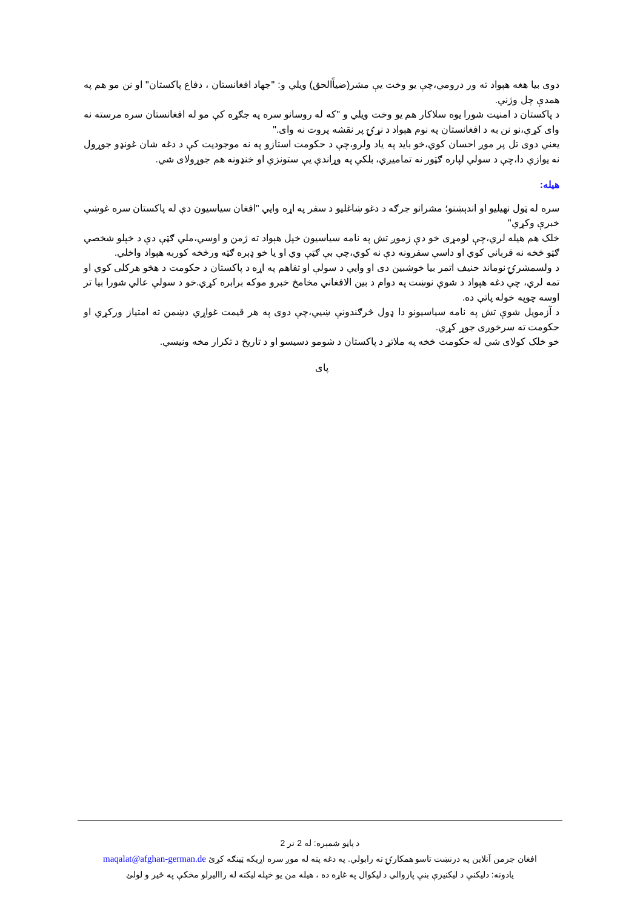دوی بیا هغه هېواد ته ور درومي،چې یو وخت یې مشر(ضیاًالحق) ویلي و: "جهاد افغانستان ، دفاع پاکستان" او نن مو هم په همدې چل وژني.
د پاکستان د امنیت شورا یوه سلاکار هم یو وخت ویلي و "که له روسانو سره په جګړه کې مو له افغانستان سره مرسته نه وای کړې،نو نن به د افغانستان په نوم هېواد د نړۍ پر نقشه پروت نه وای."
یعني دوی تل پر موږ احسان کوي،خو باید په یاد ولرو،چې د حکومت استازو په نه موجودیت کې د دغه شان غونډو جوړول نه یوازې دا،چې د سولې لپاره ګټور نه تمامیږي، بلکې په وړاندې یې ستونزې او خنډونه هم جوړولای شي.
هیله:
سره له ټول نهیلیو او اندېښنو؛ مشرانو جرګه د دغو ښاغلیو د سفر په اړه وایي "افغان سیاسیون دې له پاکستان سره غوښې خبرې وکړي"
خلک هم هیله لري،چې لومړی خو دې زموږ تش په نامه سیاسیون خپل هېواد ته ژمن و اوسي،ملي ګټې دې د خپلو شخصي ګټو څخه نه قرباني کوي او داسې سفرونه دې نه کوي،چې بې ګټې وي او یا خو ډېره ګټه ورڅخه کوربه هېواد واخلي.
د ولسمشرۍ نوماند حنیف اتمر بیا خوشبین دی او وایي د سولې او تفاهم په اړه د پاکستان د حکومت د هڅو هرکلی کوي او تمه لري، چې دغه هېواد د شوې نوښت په دوام د بین الافغاني مخامخ خبرو موکه برابره کړي.خو د سولې عالي شورا بیا تر اوسه چوپه خوله پاتې ده.
د آزمویل شوې تش په نامه سیاسیونو دا ډول څرګندونې ښیي،چې دوی په هر قیمت غواړي دښمن ته امتیاز ورکړي او حکومت ته سرخوږی جوړ کړي.
خو خلک کولای شي له حکومت څخه په ملاتړ د پاکستان د شومو دسیسو او د تاریخ د تکرار مخه ونیسي.
پای
د پاڼو شمېره: له 2 تر 2
افغان جرمن آنلاین په درنښت تاسو همکارۍ ته رابولي. په دغه پته له موږ سره اړیکه ټینګه کړئ maqalat@afghan-german.de
یادونه: دلیکنې د لیکنیزې بنې پازوالي د لیکوال په غاړه ده ، هیله من یو خپله لیکنه له راالیږلو مخکې په ځیر و لولئ